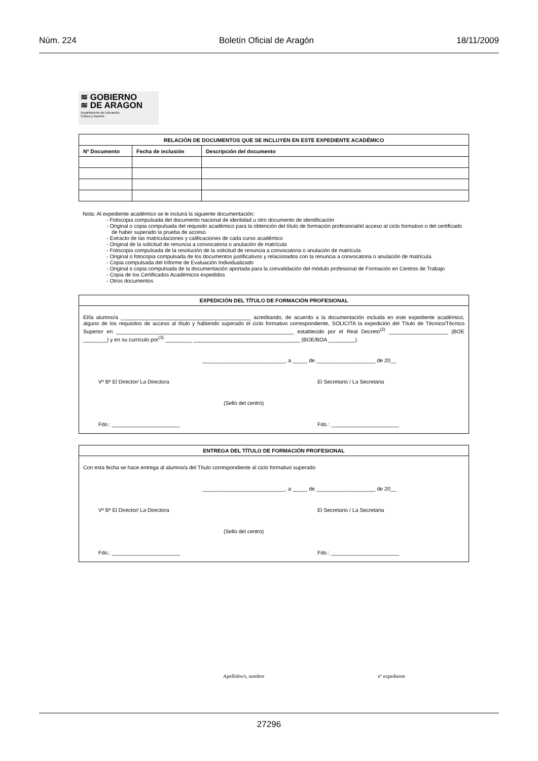Núm. 224 Boletín Oficial de Aragón 18/11/2009
≋ GOBIERNO
≋ DE ARAGON
Departamento de Educación,
Cultura y Deporte
| RELACIÓN DE DOCUMENTOS QUE SE INCLUYEN EN ESTE EXPEDIENTE ACADÉMICO | | |
| --- | --- | --- |
| Nº Documento | Fecha de inclusión | Descripción del documento |
Nota: Al expediente académico se le incluirá la siguiente documentación:
- Fotocopia compulsada del documento nacional de identidad u otro documento de identificación
- Original o copia compulsada del requisito académico para la obtención del título de formación profesional/el acceso al ciclo formativo o del certificado de haber superado la prueba de acceso.
- Extracto de las matriculaciones y calificaciones de cada curso académico
- Original de la solicitud de renuncia a convocatoria o anulación de matrícula
- Fotocopia compulsada de la resolución de la solicitud de renuncia a convocatoria o anulación de matrícula
- Original o fotocopia compulsada de los documentos justificativos y relacionados con la renuncia a convocatoria o anulación de matrícula.
- Copia compulsada del Informe de Evaluación Individualizado
- Original o copia compulsada de la documentación aportada para la convalidación del módulo profesional de Formación en Centros de Trabajo
- Copia de los Certificados Académicos expedidos
- Otros documentos
EXPEDICIÓN DEL TÍTULO DE FORMACIÓN PROFESIONAL
El/la alumno/a ____________________________________________ acreditando, de acuerdo a la documentación incluida en este expediente académico, alguno de los requisitos de acceso al título y habiendo superado el ciclo formativo correspondiente, SOLICITA la expedición del Título de Técnico/Técnico Superior en ____________________________________________________________ establecido por el Real Decreto<sup>(2)</sup> ____________________ (BOE ________) y en su currículo por<sup>(3)</sup> _________ ____________________________________ (BOE/BOA _________).
____________________________, a _____ de ____________________ de 20__
Vº Bº El Director/ La Directora El Secretario / La Secretaria
(Sello del centro)
Fdo.: _______________________ Fdo.: _______________________
ENTREGA DEL TÍTULO DE FORMACIÓN PROFESIONAL
Con esta fecha se hace entrega al alumno/a del Título correspondiente al ciclo formativo superado
____________________________, a _____ de ____________________ de 20__
Vº Bº El Director/ La Directora El Secretario / La Secretaria
(Sello del centro)
Fdo.: _______________________ Fdo.: _______________________
Apellidos/s, nombre nº expediente
27296